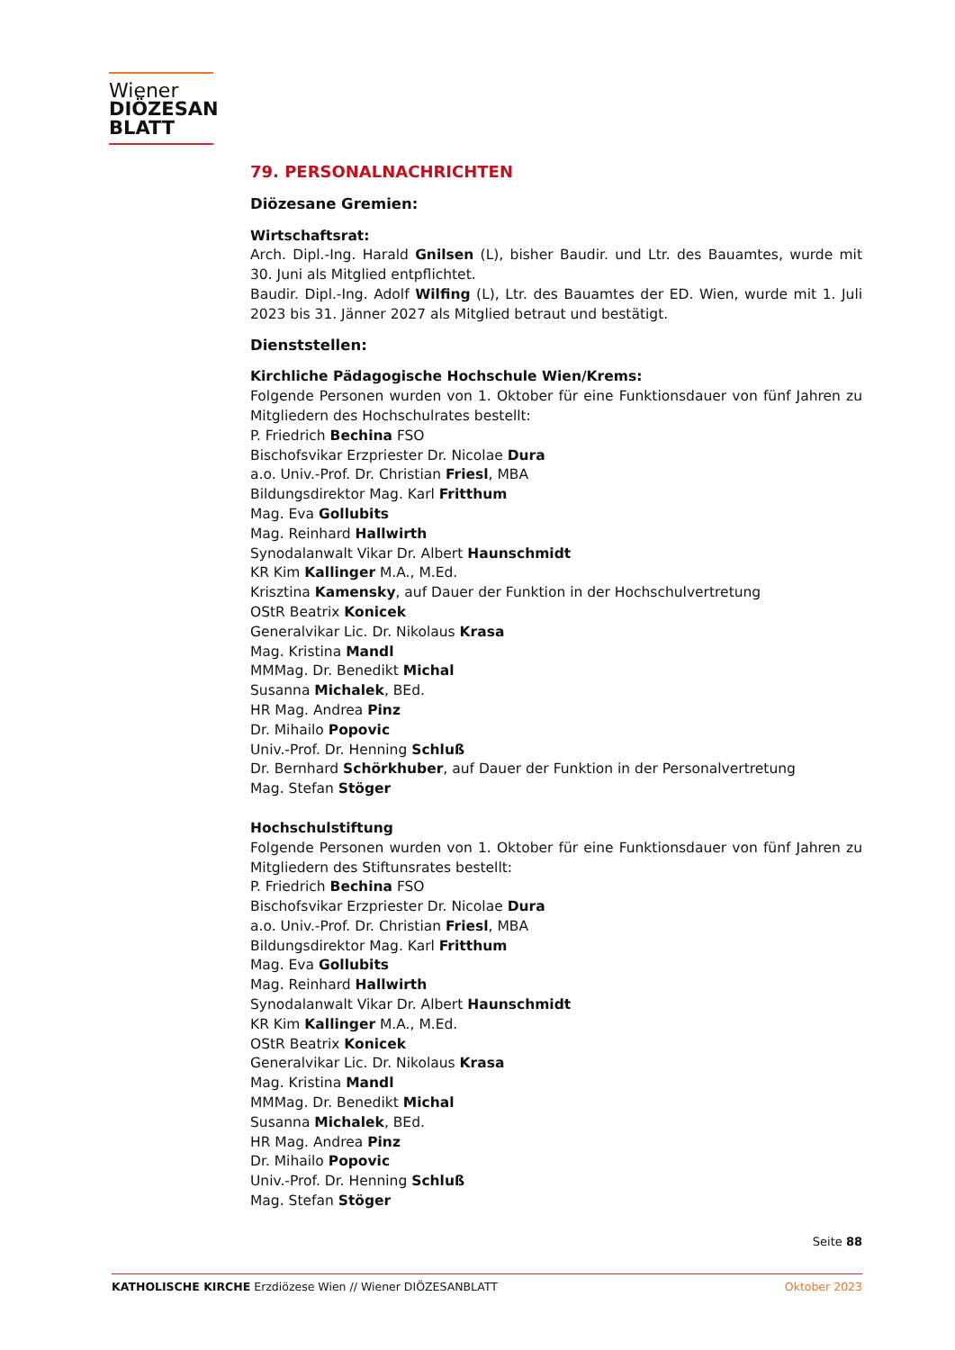Wiener
DIÖZESAN
BLATT
79. PERSONALNACHRICHTEN
Diözesane Gremien:
Wirtschaftsrat:
Arch. Dipl.-Ing. Harald Gnilsen (L), bisher Baudir. und Ltr. des Bauamtes, wurde mit 30. Juni als Mitglied entpflichtet.
Baudir. Dipl.-Ing. Adolf Wilfing (L), Ltr. des Bauamtes der ED. Wien, wurde mit 1. Juli 2023 bis 31. Jänner 2027 als Mitglied betraut und bestätigt.
Dienststellen:
Kirchliche Pädagogische Hochschule Wien/Krems:
Folgende Personen wurden von 1. Oktober für eine Funktionsdauer von fünf Jahren zu Mitgliedern des Hochschulrates bestellt:
P. Friedrich Bechina FSO
Bischofsvikar Erzpriester Dr. Nicolae Dura
a.o. Univ.-Prof. Dr. Christian Friesl, MBA
Bildungsdirektor Mag. Karl Fritthum
Mag. Eva Gollubits
Mag. Reinhard Hallwirth
Synodalanwalt Vikar Dr. Albert Haunschmidt
KR Kim Kallinger M.A., M.Ed.
Krisztina Kamensky, auf Dauer der Funktion in der Hochschulvertretung
OStR Beatrix Konicek
Generalvikar Lic. Dr. Nikolaus Krasa
Mag. Kristina Mandl
MMMag. Dr. Benedikt Michal
Susanna Michalek, BEd.
HR Mag. Andrea Pinz
Dr. Mihailo Popovic
Univ.-Prof. Dr. Henning Schluß
Dr. Bernhard Schörkhuber, auf Dauer der Funktion in der Personalvertretung
Mag. Stefan Stöger
Hochschulstiftung
Folgende Personen wurden von 1. Oktober für eine Funktionsdauer von fünf Jahren zu Mitgliedern des Stiftunsrates bestellt:
P. Friedrich Bechina FSO
Bischofsvikar Erzpriester Dr. Nicolae Dura
a.o. Univ.-Prof. Dr. Christian Friesl, MBA
Bildungsdirektor Mag. Karl Fritthum
Mag. Eva Gollubits
Mag. Reinhard Hallwirth
Synodalanwalt Vikar Dr. Albert Haunschmidt
KR Kim Kallinger M.A., M.Ed.
OStR Beatrix Konicek
Generalvikar Lic. Dr. Nikolaus Krasa
Mag. Kristina Mandl
MMMag. Dr. Benedikt Michal
Susanna Michalek, BEd.
HR Mag. Andrea Pinz
Dr. Mihailo Popovic
Univ.-Prof. Dr. Henning Schluß
Mag. Stefan Stöger
Seite 88
KATHOLISCHE KIRCHE Erzdiözese Wien // Wiener DIÖZESANBLATT Oktober 2023